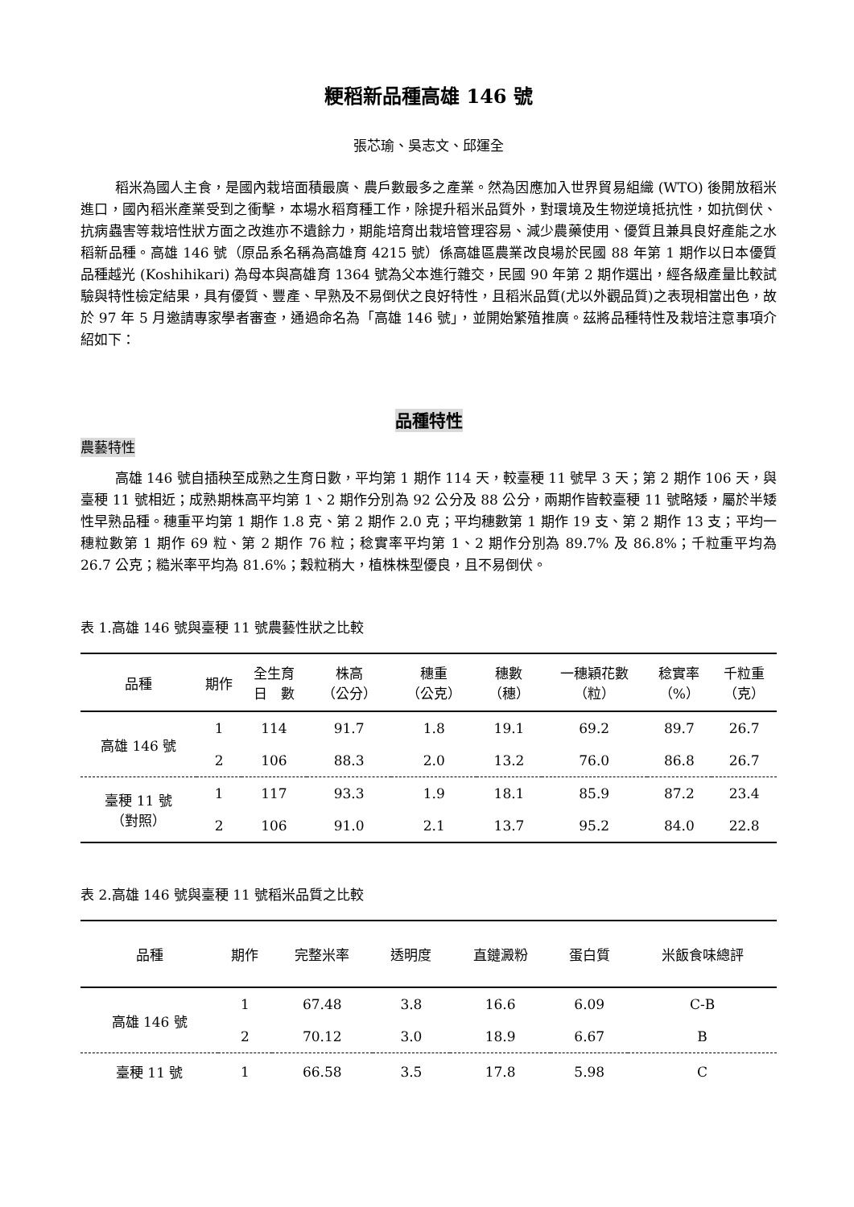粳稻新品種高雄 146 號
張芯瑜、吳志文、邱運全
稻米為國人主食，是國內栽培面積最廣、農戶數最多之產業。然為因應加入世界貿易組織 (WTO) 後開放稻米進口，國內稻米產業受到之衝擊，本場水稻育種工作，除提升稻米品質外，對環境及生物逆境抵抗性，如抗倒伏、抗病蟲害等栽培性狀方面之改進亦不遺餘力，期能培育出栽培管理容易、減少農藥使用、優質且兼具良好產能之水稻新品種。高雄 146 號（原品系名稱為高雄育 4215 號）係高雄區農業改良場於民國 88 年第 1 期作以日本優質品種越光 (Koshihikari) 為母本與高雄育 1364 號為父本進行雜交，民國 90 年第 2 期作選出，經各級產量比較試驗與特性檢定結果，具有優質、豐產、早熟及不易倒伏之良好特性，且稻米品質(尤以外觀品質)之表現相當出色，故於 97 年 5 月邀請專家學者審查，通過命名為「高雄 146 號」，並開始繁殖推廣。茲將品種特性及栽培注意事項介紹如下：
品種特性
農藝特性
高雄 146 號自插秧至成熟之生育日數，平均第 1 期作 114 天，較臺稉 11 號早 3 天；第 2 期作 106 天，與臺稉 11 號相近；成熟期株高平均第 1、2 期作分別為 92 公分及 88 公分，兩期作皆較臺稉 11 號略矮，屬於半矮性早熟品種。穗重平均第 1 期作 1.8 克、第 2 期作 2.0 克；平均穗數第 1 期作 19 支、第 2 期作 13 支；平均一穗粒數第 1 期作 69 粒、第 2 期作 76 粒；稔實率平均第 1、2 期作分別為 89.7% 及 86.8%；千粒重平均為 26.7 公克；糙米率平均為 81.6%；穀粒稍大，植株株型優良，且不易倒伏。
表 1.高雄 146 號與臺稉 11 號農藝性狀之比較
| 品種 | 期作 | 全生育 日 數 | 株高 （公分） | 穗重 （公克） | 穗數 （穗） | 一穗穎花數 （粒） | 稔實率 （%） | 千粒重 （克） |
| --- | --- | --- | --- | --- | --- | --- | --- | --- |
| 高雄 146 號 | 1 | 114 | 91.7 | 1.8 | 19.1 | 69.2 | 89.7 | 26.7 |
| | 2 | 106 | 88.3 | 2.0 | 13.2 | 76.0 | 86.8 | 26.7 |
| 臺稉 11 號 （對照） | 1 | 117 | 93.3 | 1.9 | 18.1 | 85.9 | 87.2 | 23.4 |
| | 2 | 106 | 91.0 | 2.1 | 13.7 | 95.2 | 84.0 | 22.8 |
表 2.高雄 146 號與臺稉 11 號稻米品質之比較
| 品種 | 期作 | 完整米率 | 透明度 | 直鏈澱粉 | 蛋白質 | 米飯食味總評 |
| --- | --- | --- | --- | --- | --- | --- |
| 高雄 146 號 | 1 | 67.48 | 3.8 | 16.6 | 6.09 | C-B |
| | 2 | 70.12 | 3.0 | 18.9 | 6.67 | B |
| 臺稉 11 號 | 1 | 66.58 | 3.5 | 17.8 | 5.98 | C |